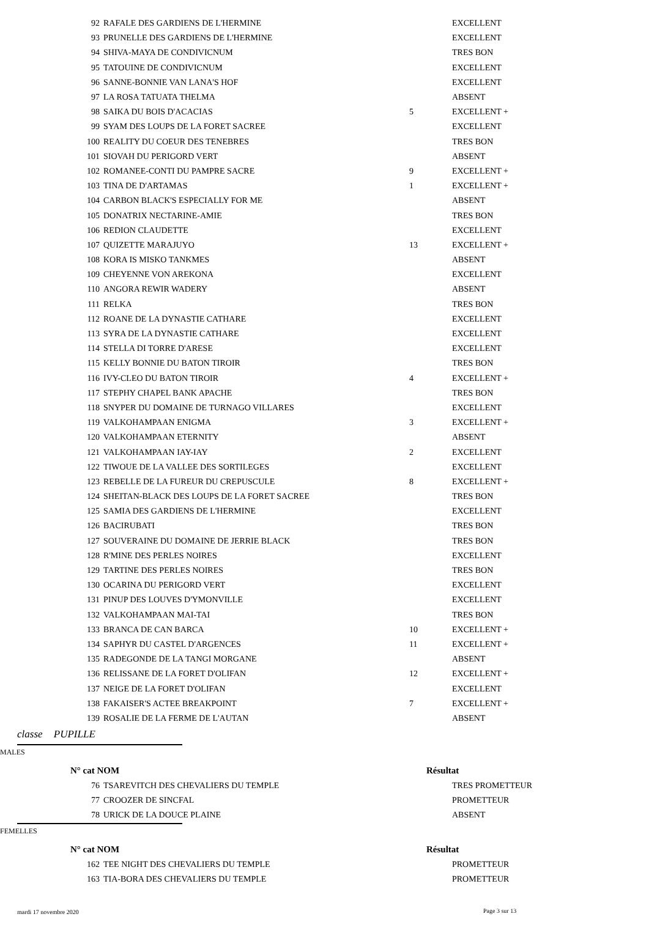| 92 | RAFALE DES GARDIENS DE L'HERMINE | | EXCELLENT |
| 93 | PRUNELLE DES GARDIENS DE L'HERMINE | | EXCELLENT |
| 94 | SHIVA-MAYA DE CONDIVICNUM | | TRES BON |
| 95 | TATOUINE DE CONDIVICNUM | | EXCELLENT |
| 96 | SANNE-BONNIE VAN LANA'S HOF | | EXCELLENT |
| 97 | LA ROSA TATUATA THELMA | | ABSENT |
| 98 | SAIKA DU BOIS D'ACACIAS | 5 | EXCELLENT + |
| 99 | SYAM DES LOUPS DE LA FORET SACREE | | EXCELLENT |
| 100 | REALITY DU COEUR DES TENEBRES | | TRES BON |
| 101 | SIOVAH DU PERIGORD VERT | | ABSENT |
| 102 | ROMANEE-CONTI DU PAMPRE SACRE | 9 | EXCELLENT + |
| 103 | TINA DE D'ARTAMAS | 1 | EXCELLENT + |
| 104 | CARBON BLACK'S ESPECIALLY FOR ME | | ABSENT |
| 105 | DONATRIX NECTARINE-AMIE | | TRES BON |
| 106 | REDION CLAUDETTE | | EXCELLENT |
| 107 | QUIZETTE MARAJUYO | 13 | EXCELLENT + |
| 108 | KORA IS MISKO TANKMES | | ABSENT |
| 109 | CHEYENNE VON AREKONA | | EXCELLENT |
| 110 | ANGORA REWIR WADERY | | ABSENT |
| 111 | RELKA | | TRES BON |
| 112 | ROANE DE LA DYNASTIE CATHARE | | EXCELLENT |
| 113 | SYRA DE LA DYNASTIE CATHARE | | EXCELLENT |
| 114 | STELLA DI TORRE D'ARESE | | EXCELLENT |
| 115 | KELLY BONNIE DU BATON TIROIR | | TRES BON |
| 116 | IVY-CLEO DU BATON TIROIR | 4 | EXCELLENT + |
| 117 | STEPHY CHAPEL BANK APACHE | | TRES BON |
| 118 | SNYPER DU DOMAINE DE TURNAGO VILLARES | | EXCELLENT |
| 119 | VALKOHAMPAAN ENIGMA | 3 | EXCELLENT + |
| 120 | VALKOHAMPAAN ETERNITY | | ABSENT |
| 121 | VALKOHAMPAAN IAY-IAY | 2 | EXCELLENT |
| 122 | TIWOUE DE LA VALLEE DES SORTILEGES | | EXCELLENT |
| 123 | REBELLE DE LA FUREUR DU CREPUSCULE | 8 | EXCELLENT + |
| 124 | SHEITAN-BLACK DES LOUPS DE LA FORET SACREE | | TRES BON |
| 125 | SAMIA DES GARDIENS DE L'HERMINE | | EXCELLENT |
| 126 | BACIRUBATI | | TRES BON |
| 127 | SOUVERAINE DU DOMAINE DE JERRIE BLACK | | TRES BON |
| 128 | R'MINE DES PERLES NOIRES | | EXCELLENT |
| 129 | TARTINE DES PERLES NOIRES | | TRES BON |
| 130 | OCARINA DU PERIGORD VERT | | EXCELLENT |
| 131 | PINUP DES LOUVES D'YMONVILLE | | EXCELLENT |
| 132 | VALKOHAMPAAN MAI-TAI | | TRES BON |
| 133 | BRANCA DE CAN BARCA | 10 | EXCELLENT + |
| 134 | SAPHYR DU CASTEL D'ARGENCES | 11 | EXCELLENT + |
| 135 | RADEGONDE DE LA TANGI MORGANE | | ABSENT |
| 136 | RELISSANE DE LA FORET D'OLIFAN | 12 | EXCELLENT + |
| 137 | NEIGE DE LA FORET D'OLIFAN | | EXCELLENT |
| 138 | FAKAISER'S ACTEE BREAKPOINT | 7 | EXCELLENT + |
| 139 | ROSALIE DE LA FERME DE L'AUTAN | | ABSENT |
classe PUPILLE
MALES
N° cat NOM Résultat
| 76 | TSAREVITCH DES CHEVALIERS DU TEMPLE | | TRES PROMETTEUR |
| 77 | CROOZER DE SINCFAL | | PROMETTEUR |
| 78 | URICK DE LA DOUCE PLAINE | | ABSENT |
FEMELLES
N° cat NOM Résultat
| 162 | TEE NIGHT DES CHEVALIERS DU TEMPLE | | PROMETTEUR |
| 163 | TIA-BORA DES CHEVALIERS DU TEMPLE | | PROMETTEUR |
mardi 17 novembre 2020 Page 3 sur 13